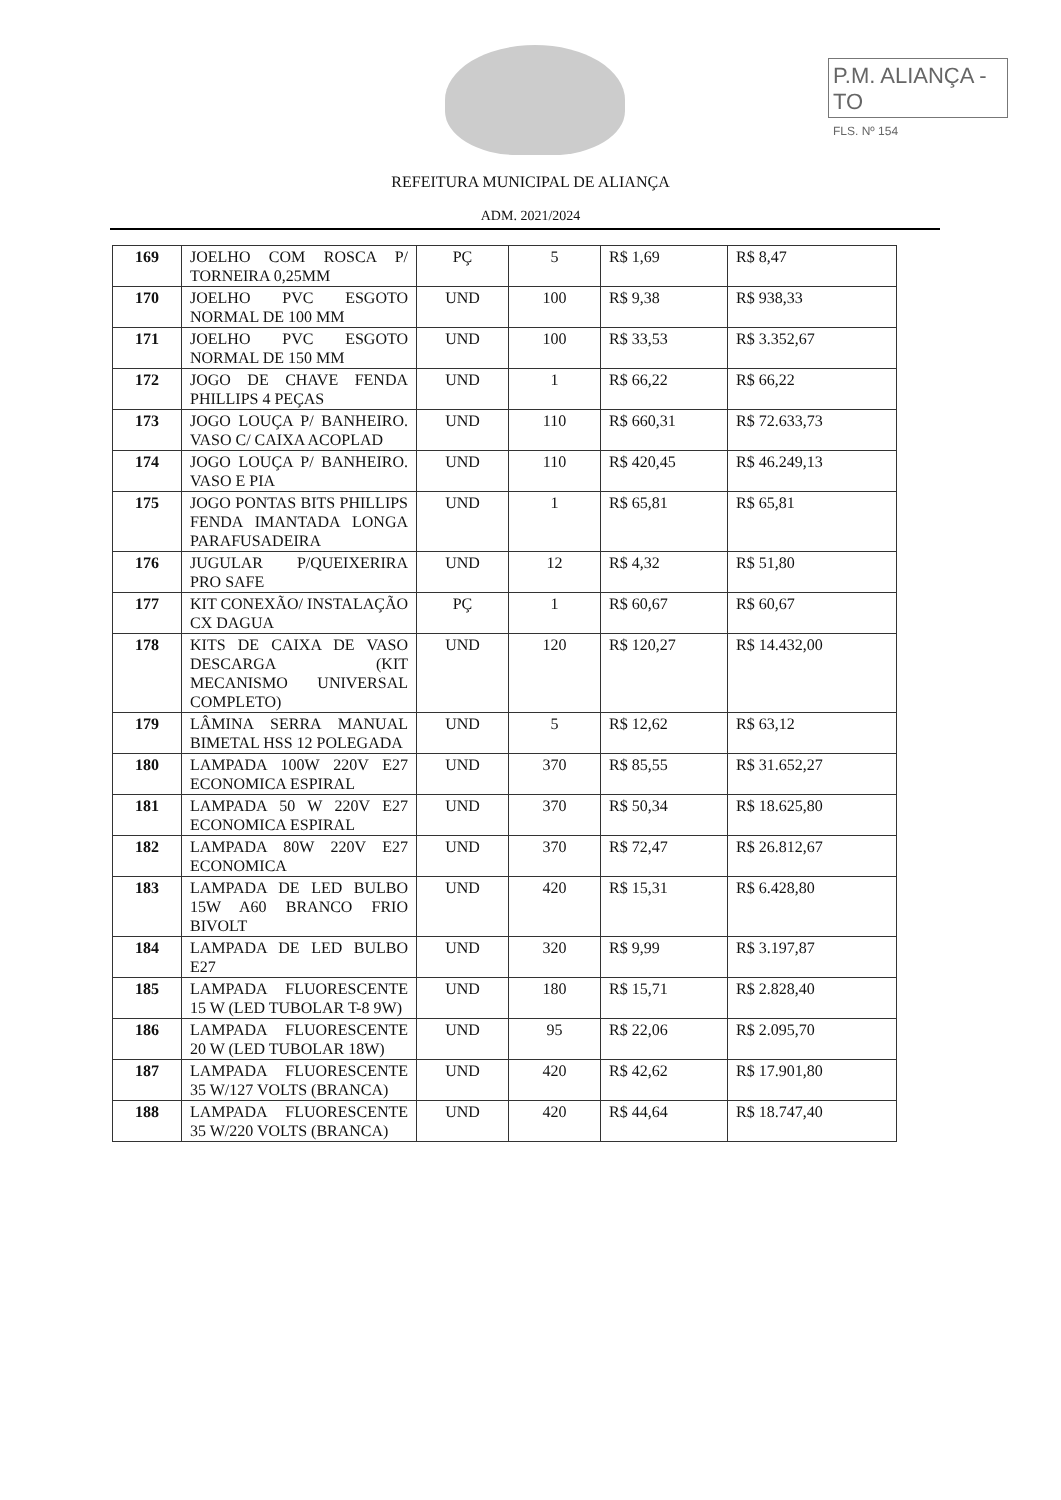P.M. ALIANÇA - TO
FLS. Nº 154
REFEITURA MUNICIPAL DE ALIANÇA
ADM. 2021/2024
| 169 | JOELHO COM ROSCA P/ TORNEIRA 0,25MM | PÇ | 5 | R$ 1,69 | R$ 8,47 |
| 170 | JOELHO PVC ESGOTO NORMAL DE 100 MM | UND | 100 | R$ 9,38 | R$ 938,33 |
| 171 | JOELHO PVC ESGOTO NORMAL DE 150 MM | UND | 100 | R$ 33,53 | R$ 3.352,67 |
| 172 | JOGO DE CHAVE FENDA PHILLIPS 4 PEÇAS | UND | 1 | R$ 66,22 | R$ 66,22 |
| 173 | JOGO LOUÇA P/ BANHEIRO. VASO C/ CAIXA ACOPLAD | UND | 110 | R$ 660,31 | R$ 72.633,73 |
| 174 | JOGO LOUÇA P/ BANHEIRO. VASO E PIA | UND | 110 | R$ 420,45 | R$ 46.249,13 |
| 175 | JOGO PONTAS BITS PHILLIPS FENDA IMANTADA LONGA PARAFUSADEIRA | UND | 1 | R$ 65,81 | R$ 65,81 |
| 176 | JUGULAR P/QUEIXERIRA PRO SAFE | UND | 12 | R$ 4,32 | R$ 51,80 |
| 177 | KIT CONEXÃO/ INSTALAÇÃO CX DAGUA | PÇ | 1 | R$ 60,67 | R$ 60,67 |
| 178 | KITS DE CAIXA DE VASO DESCARGA (KIT MECANISMO UNIVERSAL COMPLETO) | UND | 120 | R$ 120,27 | R$ 14.432,00 |
| 179 | LÂMINA SERRA MANUAL BIMETAL HSS 12 POLEGADA | UND | 5 | R$ 12,62 | R$ 63,12 |
| 180 | LAMPADA 100W 220V E27 ECONOMICA ESPIRAL | UND | 370 | R$ 85,55 | R$ 31.652,27 |
| 181 | LAMPADA 50 W 220V E27 ECONOMICA ESPIRAL | UND | 370 | R$ 50,34 | R$ 18.625,80 |
| 182 | LAMPADA 80W 220V E27 ECONOMICA | UND | 370 | R$ 72,47 | R$ 26.812,67 |
| 183 | LAMPADA DE LED BULBO 15W A60 BRANCO FRIO BIVOLT | UND | 420 | R$ 15,31 | R$ 6.428,80 |
| 184 | LAMPADA DE LED BULBO E27 | UND | 320 | R$ 9,99 | R$ 3.197,87 |
| 185 | LAMPADA FLUORESCENTE 15 W (LED TUBOLAR T-8 9W) | UND | 180 | R$ 15,71 | R$ 2.828,40 |
| 186 | LAMPADA FLUORESCENTE 20 W (LED TUBOLAR 18W) | UND | 95 | R$ 22,06 | R$ 2.095,70 |
| 187 | LAMPADA FLUORESCENTE 35 W/127 VOLTS (BRANCA) | UND | 420 | R$ 42,62 | R$ 17.901,80 |
| 188 | LAMPADA FLUORESCENTE 35 W/220 VOLTS (BRANCA) | UND | 420 | R$ 44,64 | R$ 18.747,40 |